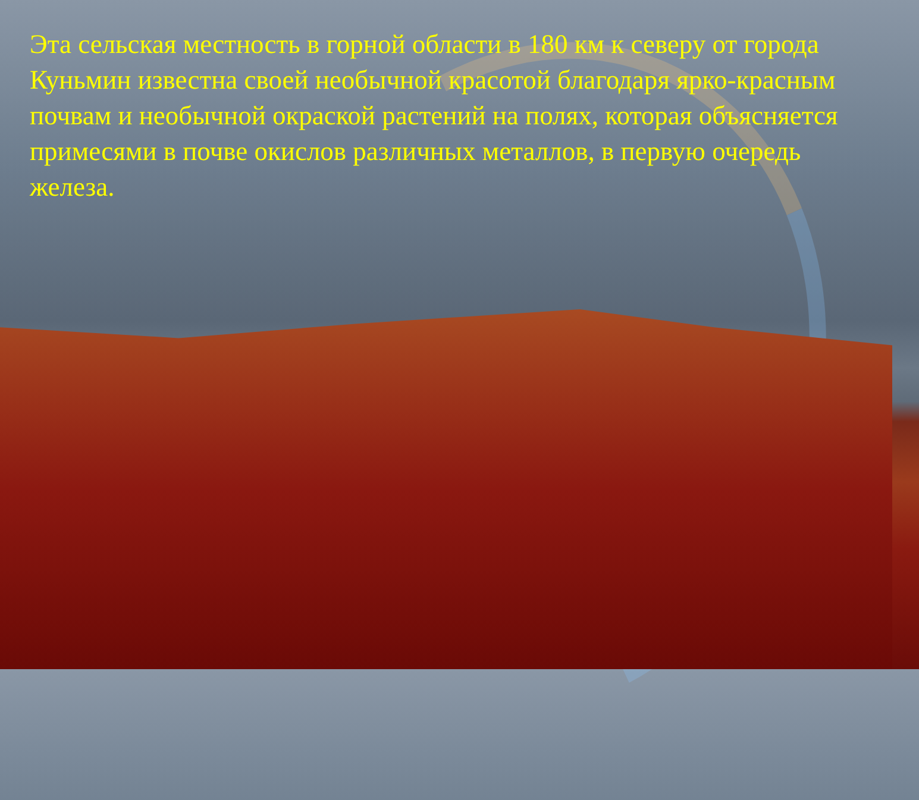Эта сельская местность в горной области в 180 км к северу от города Куньмин известна своей необычной красотой благодаря ярко-красным почвам и необычной окраской растений на полях, которая объясняется примесями в почве окислов различных металлов, в первую очередь железа.